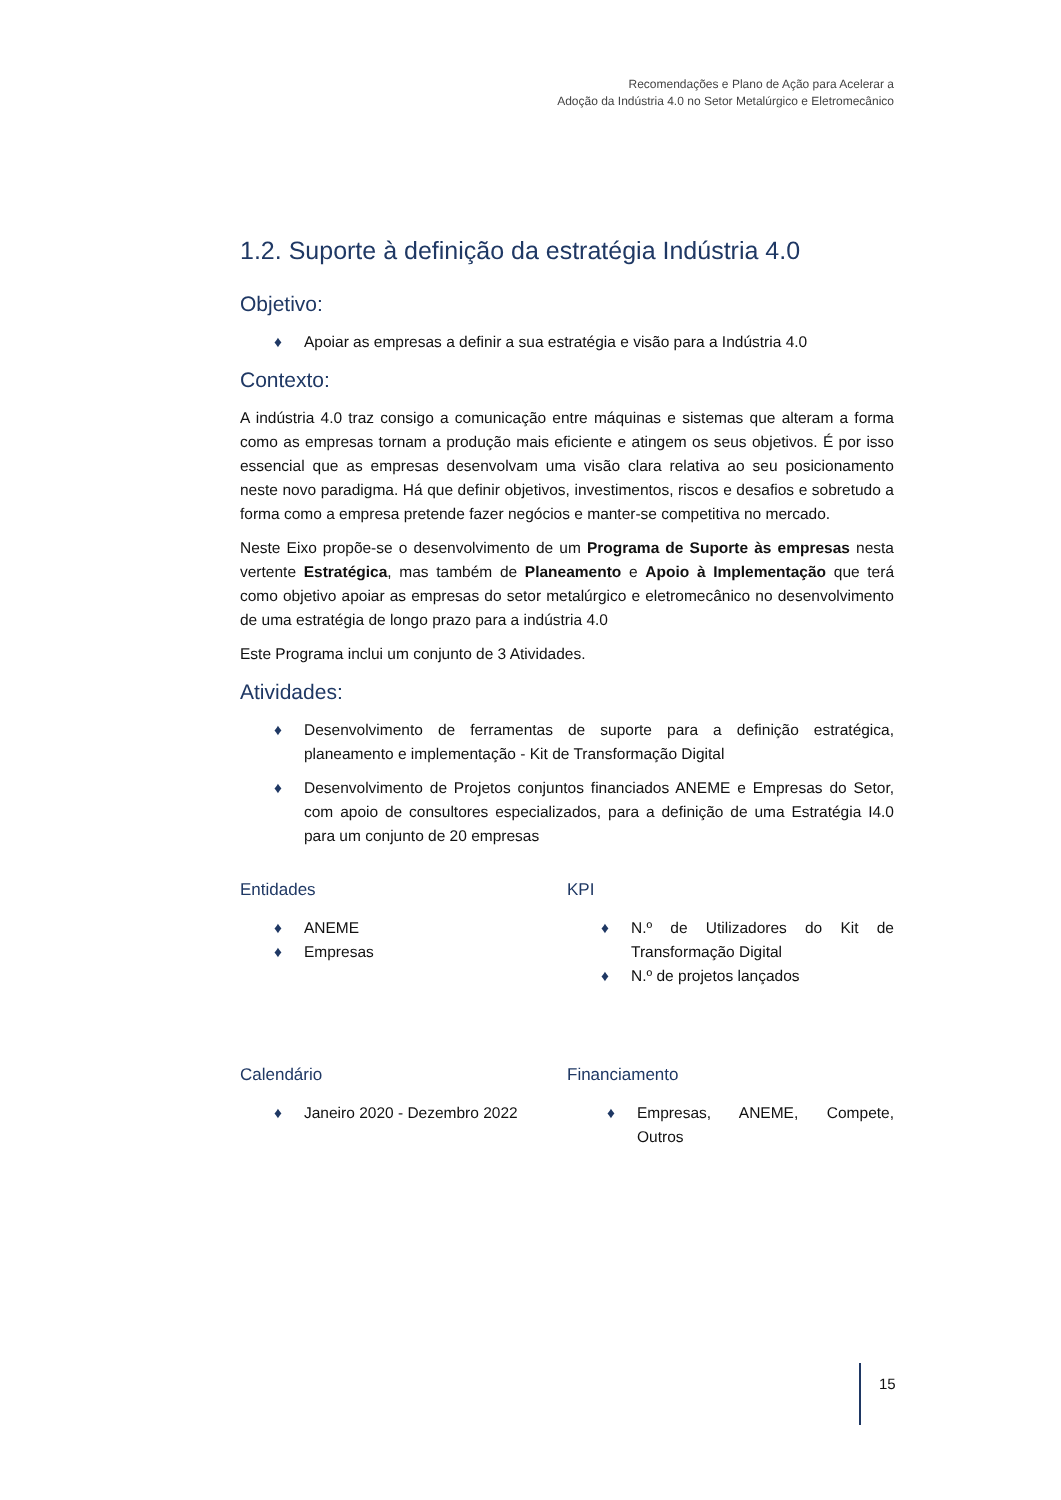Recomendações e Plano de Ação para Acelerar a
Adoção da Indústria 4.0 no Setor Metalúrgico e Eletromecânico
1.2. Suporte à definição da estratégia Indústria 4.0
Objetivo:
♦ Apoiar as empresas a definir a sua estratégia e visão para a Indústria 4.0
Contexto:
A indústria 4.0 traz consigo a comunicação entre máquinas e sistemas que alteram a forma como as empresas tornam a produção mais eficiente e atingem os seus objetivos. É por isso essencial que as empresas desenvolvam uma visão clara relativa ao seu posicionamento neste novo paradigma. Há que definir objetivos, investimentos, riscos e desafios e sobretudo a forma como a empresa pretende fazer negócios e manter-se competitiva no mercado.
Neste Eixo propõe-se o desenvolvimento de um Programa de Suporte às empresas nesta vertente Estratégica, mas também de Planeamento e Apoio à Implementação que terá como objetivo apoiar as empresas do setor metalúrgico e eletromecânico no desenvolvimento de uma estratégia de longo prazo para a indústria 4.0
Este Programa inclui um conjunto de 3 Atividades.
Atividades:
♦ Desenvolvimento de ferramentas de suporte para a definição estratégica, planeamento e implementação - Kit de Transformação Digital
♦ Desenvolvimento de Projetos conjuntos financiados ANEME e Empresas do Setor, com apoio de consultores especializados, para a definição de uma Estratégia I4.0 para um conjunto de 20 empresas
Entidades
♦ ANEME
♦ Empresas
KPI
♦ N.º de Utilizadores do Kit de Transformação Digital
♦ N.º de projetos lançados
Calendário
♦ Janeiro 2020 - Dezembro 2022
Financiamento
♦ Empresas, ANEME, Compete, Outros
15